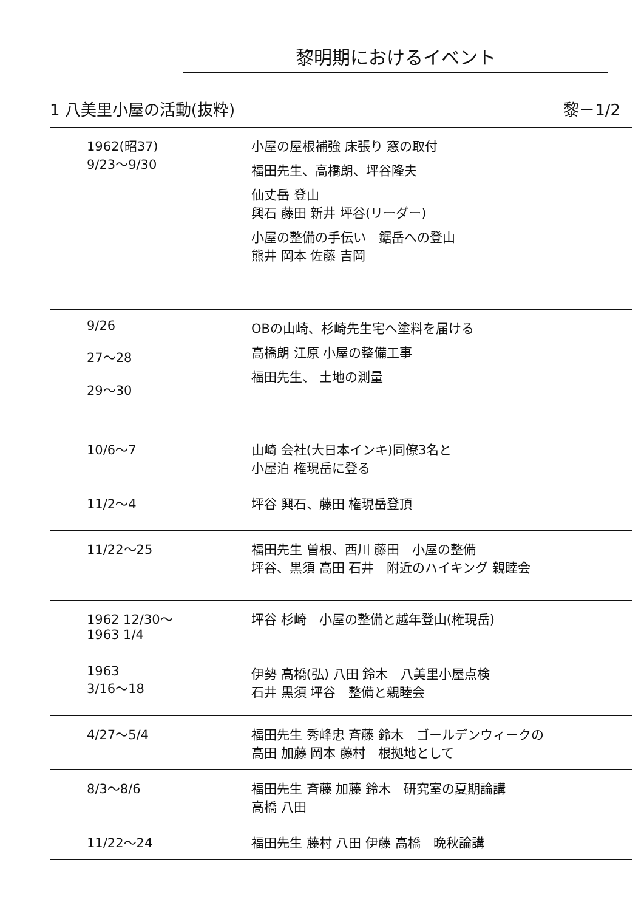黎明期におけるイベント
1 八美里小屋の活動(抜粋) 黎－1/2
| 1962(昭37) 9/23～9/30 | 小屋の屋根補強 床張り 窓の取付 福田先生、高橋朗、坪谷隆夫 仙丈岳 登山 興石 藤田 新井 坪谷(リーダー) 小屋の整備の手伝い 鋸岳への登山 熊井 岡本 佐藤 吉岡 |
| 9/26 27～28 29～30 | OBの山崎、杉崎先生宅へ塗料を届ける 高橋朗 江原 小屋の整備工事 福田先生、 土地の測量 |
| 10/6～7 | 山崎 会社(大日本インキ)同僚3名と 小屋泊 権現岳に登る |
| 11/2～4 | 坪谷 興石、藤田 権現岳登頂 |
| 11/22～25 | 福田先生 曽根、西川 藤田 小屋の整備 坪谷、黒須 高田 石井 附近のハイキング 親睦会 |
| 1962 12/30～ 1963 1/4 | 坪谷 杉崎 小屋の整備と越年登山(権現岳) |
| 1963 3/16～18 | 伊勢 高橋(弘) 八田 鈴木 八美里小屋点検 石井 黒須 坪谷 整備と親睦会 |
| 4/27～5/4 | 福田先生 秀峰忠 斉藤 鈴木 ゴールデンウィークの 高田 加藤 岡本 藤村 根拠地として |
| 8/3～8/6 | 福田先生 斉藤 加藤 鈴木 研究室の夏期論講 高橋 八田 |
| 11/22～24 | 福田先生 藤村 八田 伊藤 高橋 晩秋論講 |